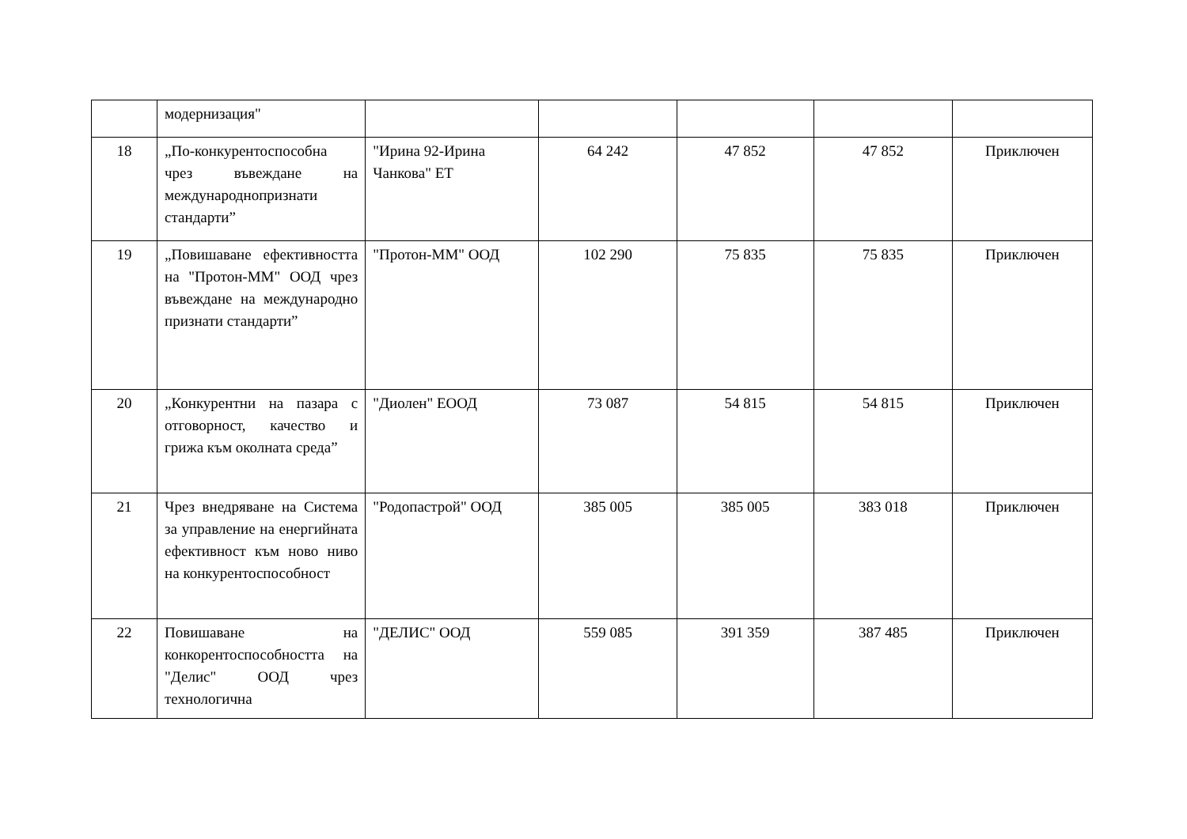| | модернизация" | | | | | |
| 18 | „По-конкурентоспособна чрез въвеждане на международнопризнати стандарти” | "Ирина 92-Ирина Чанкова" ЕТ | 64 242 | 47 852 | 47 852 | Приключен |
| 19 | „Повишаване ефективността на "Протон-ММ" ООД чрез въвеждане на международно признати стандарти” | "Протон-ММ" ООД | 102 290 | 75 835 | 75 835 | Приключен |
| 20 | „Конкурентни на пазара с отговорност, качество и грижа към околната среда” | "Диолен" ЕООД | 73 087 | 54 815 | 54 815 | Приключен |
| 21 | Чрез внедряване на Система за управление на енергийната ефективност към ново ниво на конкурентоспособност | "Родопастрой" ООД | 385 005 | 385 005 | 383 018 | Приключен |
| 22 | Повишаване на конкорентоспособността на "Делис" ООД чрез технологична | "ДЕЛИС" ООД | 559 085 | 391 359 | 387 485 | Приключен |